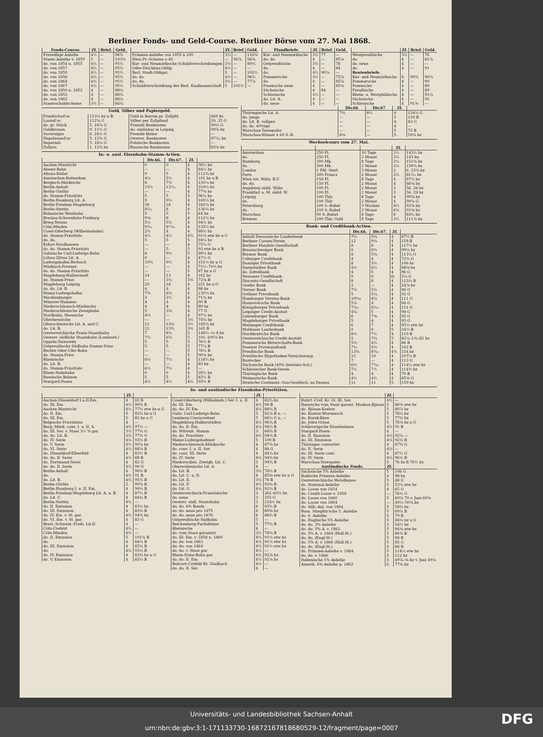Berliner Fonds- und Geld-Course. Berliner Börse vom 27. Mai 1868.
| Fonds-Course. | Zf. | Brief. | Geld. |
| --- | --- | --- | --- |
| Freiwillige Anleihe | 4½ | — | 96½ |
| Staats-Anleihe v. 1859 | 5 | — | 103⅝ |
| do. von 1854 u. 1855 | 4½ | — | 95½ |
| do. von 1857 | 4½ | — | 95½ |
| do. von 1859 | 4½ | — | 95½ |
| do. von 1856 | 4½ | — | 95½ |
| do. von 1864 | 4½ | — | 95½ |
| do. von 1867 | 4½ | — | 95½ |
| do. von 1850 u. 1852 | 4 | — | 88¼ |
| do. von 1853 | 4 | — | 88¼ |
| do. von 1862 | 4 | — | 88¼ |
| Staatsschuldscheine | 3½ | — | 84¼ |
| | Zf. | Brief. | Geld. |
| --- | --- | --- | --- |
| Prämien-Anleihe von 1855 à 100 | 3½ | — | 116⅜ |
| Hess.Pr.-Scheine a 40 | — | 56⅞ | 56⅜ |
| Kur- und Neumärkische Schuldverschreibungen | 3½ | — | 80¾ |
| Oder-Deichbau-Oblig. | 4½ | — | — |
| Berl. Stadt-Obligat. | 5 | — | 102½ |
| do. do. | 4½ | — | 96½ |
| do. do. | 3½ | — | 77⅞ |
| Schuldverschreibung der Berl. Kaufmannschaft | 5 | 101½ | — |
| Pfandbriefe. | Zf. | Brief. | Geld. |
| --- | --- | --- | --- |
| Kur- und Neumärkische | 3½ | 77 | — |
| do. do. | 4 | — | 85⅞ |
| Ostpreußische | 3½ | — | 78 |
| do. | 4 | — | 84 |
| do. | 4½ | 90⅞ | — |
| Pommersche | 3½ | — | 75⅞ |
| do. | 4 | — | 85⅞ |
| Posensche neue | 4 | — | 85⅝ |
| Sächsische | 4 | 84 | — |
| Schlesische | 3½ | — | — |
| do. Lit. A. | 4 | — | — |
| do. neue | 4 | — | — |
| | Zf. | Brief. | Geld. |
| --- | --- | --- | --- |
| Westpreußische | 3½ | — | 76 |
| do. | 4 | — | 81⅞ |
| do. neue | 4 | — | — |
| do. | 4 | — | 91 |
| Rentenbriefe. | | | |
| Kur- und Neumärkische | 4 | 90¾ | 90¼ |
| Pommersche | 4 | — | 90 |
| Posensche | 4 | — | 89 |
| Preußische | 4 | — | 89 |
| Rhein- u. Westphälische | 4 | — | 91¼ |
| Sächsische | 4 | — | 92 |
| Schlesische | 4 | 91⅜ | — |
Gold, Silber und Papiergeld.
| Friedrichsd'or | 113¾ bz u B | Gold in Barren pr. Zollpfd. | 469 bz |
| Louisd'or | 112⅝ G | Silber per Zollpfund | 29. 25 G |
| do. pr. Stück | 5. 18⅞ G | Fremde Banknoten | 99¾ G |
| Goldkronen | 9. 11½ G | do. einlösbar in Leipzig | 99⅞ bz |
| Sovereigns | 6. 24½ G | Fremde kleine | — |
| Napoleonsd'or | 5. 12¾ G | Oesterr. Banknoten | 87⁷⁄₁₀ bz |
| Imperials | 5. 18¼ G | Polnische Banknoten | — |
| Dollars | 1. 12⅝ bz | Russische Banknoten | 83⅝ bz |
In- u. ausl. Eisenbahn-Stamm-Actien.
| | Div.66. | Div.67. | Zf. | |
| --- | --- | --- | --- | --- |
| Aachen-Mastricht | 0 | 0 | 4 | 38½ bz |
| Alsenz-Bahn | — | — | 4 | 84½ bz |
| Altona-Kieler | 9 | 5 | 4 | 112¾ bz |
| Amsterdam-Rotterdam | 4¾ | 5½ | 4 | 101 bz u B |
| Bergisch-Märkische | 8 | 7½ | 4 | 130¼ bz |
| Berlin-Anhalt | 13½ | 13⁷⁄₁₂ | 4 | 210½ bz |
| Berlin-Görlitz | — | — | 4 | 77⅜ bz |
| do. Stamm-Prioritäts | 5 | 5 | 5 | 96¼ bz |
| Berlin-Hamburg Lit. A. | 9 | 9½ | 4 | 165½ bz |
| Berlin-Potsdam-Magdeburg | 16 | 16 | 4 | 182¼ bz |
| Berlin-Stettin | 8⁷⁄₁₂ | 8 | 4 | 136¼ bz |
| Böhmische Westbahn | 5 | 5 | 5 | 64 bz |
| Breslau-Schweidnitz-Freiburg | 9⅛ | 8 | 4 | 112½ bz |
| Brieg-Neisse | 5½ | 5½ | 4 | 94½ bz |
| Cöln-Minden | 9⁷⁄₁₂ | 8¹¹⁄₁₀ | 4 | 132½ bz |
| Cosel-Oderberg (Wilhelmsbahn) | 2½ | 4 | 4 | 88½ bz |
| do. Stamm-Prioritäts | 4½ | 4½ | 4½ | 91¾ etw bz u G |
| do. do. | 5 | 5 | 5 | 94¼ bz |
| Erfurt-Nordhausen | — | — | 4 | 75¼ G |
| do. do. Stamm-Prioritäts | — | 5 | 5 | 93 etw bz u B |
| Galizische Carl-Ludwigs-Bahn | 6 | 9½ | 5 | 89¼ bz |
| Löbau-Zittau Lit. A. | 0 | — | 4 | 47½ G |
| Ludwigshafen-Berbach | 10⅔ | 9½ | 4 | 151½ bz u G |
| Märkisch-Posener | — | — | 4 | 71½–70½ bz |
| do. do. Stamm-Prioritäts | — | — | 5 | 87 bz u G |
| Magdeburg-Halberstadt | 14 | 13 | 4 | 162 bz |
| do. Stamm-Prior. | — | 3½ | 3½ | 72⅝ B |
| Magdeburg-Leipzig | 20 | 18 | 4 | 221 bz u G |
| do. do. Lit. B. | 4 | 4 | 4 | 88 bz |
| Mainz-Ludwigshafen | 7¾ | 8½ | 4 | 130¼ bz |
| Mecklenburger | 3 | 2½ | 4 | 71¾ bz |
| Münster-Hammer | 4 | 4 | 4 | 90 B |
| Niederschlesisch-Märkische | 4 | 4 | 4 | 89 bz |
| Niederschlesische Zweigbahn | 5 | 3¾ | 4 | 77 G |
| Nordbahn, Hessische | 4⅔ | — | 4 | 97¼ bz |
| Oberhessische | — | — | 3½ | 74⅝ bz |
| Oberschlesische Lit. A. und C. | 12 | 13¾ | 3½ | 185¾ bz |
| do. Lit. B. | 12 | 13¾ | 3½ | 165 B |
| Oesterreichische Franz-Staatsbahn | 7 | 8½ | 5 | 148½–¼–8 bz |
| Oesterr. südliche Staatsbahn (Lombard.) | 7⅓ | 6⅔ | 5 | 101–100⅞ bz |
| Oppeln-Tarnowitz | 5 | 5 | 5 | 76½ B |
| Ostpreußische Südbahn Stamm-Prior. | 5 | 5 | 5 | 77¼ B |
| Rechte Oder-Ufer-Bahn | — | — | 5 | 76¼ B |
| do. Stamm-Prior. | — | — | 5 | 90⅝ bz |
| Rheinische | 6½ | 7½ | 4 | 118¼ bz |
| do. Lit. B. | — | — | 4 | 83 bz |
| do. Stamm-Prioritäts | 6½ | 7½ | 4 | — |
| Rhein-Nahebahn | 0 | 0 | 4 | 28½ bz |
| Russische Bahnen | 5 | 5 | 5 | 82½ B |
| Stargard-Posen | 4½ | 4½ | 4½ | 93½ B |
| | Div.66 | Div.67 | Zf. | |
| --- | --- | --- | --- | --- |
| Thüringische Lit. A. | 7⅔ | 8½ | 4 | 134½ G |
| do. junge | — | — | 5 | 120 B |
| do. Lit. B. vollgez. | — | — | 4 | 83 G |
| do. do. 40%ige | — | — | 4 | — |
| Warschau-Terespoler | — | — | 5 | 75 B |
| Warschau-Wiener à 60 S.-R. | 8⅛ | — | 5 | 59¾ bz |
Wechselcours vom 27. Mai.
| | | | Zf. | |
| --- | --- | --- | --- | --- |
| Amsterdam | 250 Fl. | 10 Tage | 2½ | 143½ bz |
| do. | 250 Fl. | 2 Monat | 2½ | 143 bz |
| Hamburg | 300 Mk. | 8 Tage | 2½ | 151⅝ bz |
| do. | 300 Mk. | 2 Monat | 2½ | 150¾ bz |
| London | 1 Pfd. Sterl. | 3 Monat | 2 | 6. 23¾ bz |
| Paris | 300 Francs | 2 Monat | 2½ | 81⁵⁄₁₂ bz |
| Wien öst. Währ. B.V. | 150 Fl. | 8 Tage | 4 | 87¼ bz |
| do. do. | 150 Fl. | 2 Monat | 4 | 86⅝ bz |
| Augsburg südd. Währ. | 100 Fl. | 2 Monat | 3 | 56. 26 bz |
| Frankfurt a. M. südd. W. | 100 Fl. | 2 Monat | 3 | 56. 28 bz |
| Leipzig | 100 Thlr. | 8 Tage | 4 | 99⅝ bz |
| do. | 100 Thlr. | 2 Monat | 4 | 99⅞ G |
| Petersburg | 100 S.-Rubel | 3 Wochen | 6½ | 92⅜ bz |
| do. | 100 S.-Rubel | 3 Monat | 6½ | 91⅝ bz |
| Warschau | 90 S.-Rubel | 8 Tage | 6 | 83½ bz |
| Bremen | 100 Thlr. Gold | 8 Tage | 3½ | 111⅞ bz |
Bank- und Creditbank-Actien.
| | Div.66. | Div.67. | Zf. | |
| --- | --- | --- | --- | --- |
| Anhalt-Dessauische Landesbank | 7½ | 5¼ | 4 | 87½ B |
| Berliner Cassen-Verein | 12 | 9⅛ | 4 | 159 B |
| Berliner Handels-Gesellschaft | 8 | 8 | 4 | 117½ bz |
| Braunschweiger Bank | 0 | 6⅔ | 4 | 99¼ bz |
| Bremer Bank | 8 | 5¾ | 4 | 113¼ G |
| Coburger Creditbank | 4 | 4 | 4 | 72¾ G |
| Danziger Privatbank | 8 | 5½ | 4 | 106 bz |
| Darmstädter Bank | 4½ | 6½ | 4 | 88⅛ bz |
| do. Zettelbank | 4 | 5 | 4 | 96 G |
| Dessauer Creditbank | 0 | 0 | fr. | 2⅛ G |
| Disconto-Gesellschaft | 8 | 8 | 4 | 113¾ B |
| Genfer Bank | 2 | — | 4 | 24⅞ bz |
| Geraer Bank | 7⅔ | 5½ | 4 | 96 G |
| Gothaer Privatbank | 5 | 5¼ | 4 | 92 G |
| Hamburger Vereins-Bank | 10⁸⁄₁₆ | 8¼ | 4 | 111 G |
| Hannoversche Bank | 5⅛ | 4 | 4 | 84 G |
| Königsberger Privatbank | 7⁷⁄₁₀ | 6¹⁄₁₀ | 4 | 111 G |
| Leipziger Credit-Anstalt | 4¾ | 5 | 4 | 98 G |
| Luxemburger Bank | 6 | 7⅛ | 4 | 95 G |
| Magdeburger Privatbank | 5 | 4 | 4 | 95 G |
| Meininger Creditbank | 6 | 7 | 4 | 95½ etw bz |
| Moldauer Landesbank | 0 | 0 | 5 | 24½ B |
| Norddeutsche Bank | 8½ | 7½ | 4 | 119 B |
| Oesterreichische Credit-Anstalt | 5 | 7¼ | 5 | 82¼–1¾–82 bz |
| Pommersche Ritterschafts-Bank | 5⅔ | 4½ | 4 | 86 B |
| Posener Provinzialbank | 7⅓ | 5⅔ | 4 | 102 B |
| Preußische Bank | 13⅛ | 8¹⁄₁₀ | 4½ | 154 bz |
| Preußische Hypotheken-Versicherung | 12 | 10 | 4 | 107¼ B |
| Rostocker | 7 | — | 4 | 113 G |
| Sächsische Bank (40% Interims-Sch.) | 6⅔ | 7⁷⁄₅₀ | 4 | 114¼ etw bz |
| Schlesischer Bank-Verein | 7½ | 7½ | 4 | 114½ bz |
| Thüringische Bank | 4 | 4 | 4 | 70 B |
| Weimarische Bank | 4½ | 4½ | 4 | 85⅜ G |
| Deutsche Continent.-Gas-Gesellsch. zu Dessau | 11 | 11 | 5 | 159 bz |
In- und ausländische Eisenbahn-Prioritäten.
| | Zf. | |
| --- | --- | --- |
| Aachen-Düsseldorf I.u.II.Em. | 4 | 83 B |
| do. III. Em. | 4½ | 90¾ B |
| Aachen-Mastricht | 4½ | 77½ etw bz u G |
| do. II. Em. | 5 | 82¾ bz u G |
| do. III. Em. | 5 | 82 bz u G |
| Belgische Prioritäten | 4 | — |
| Berg.-Märk. conv. I. u. II. S. | 4½ | 97½ — |
| do. III. Ser. v. Staat 3½ % gar. | 3½ | 77¾ G |
| do. do. Lit. B. | 3½ | 77¾ G |
| do. IV. Serie | 4½ | 93½ B |
| do. V. Serie | 4½ | 90⅞ bz |
| do. VI. Serie | 4½ | 88⅞ B |
| do. Düsseldorf-Elberfeld | 4 | 83½ B |
| do. do. II. Serie | 4½ | 88 B |
| do. Dortmund-Soest | 4 | 82 G |
| do. do. II. Serie | 4½ | 90 G |
| Berlin-Anhalt | 4 | 90¾ B |
| do. | 4½ | 91 B |
| do. Lit. B. | 4½ | 95½ B |
| Berlin-Görlitz | 5 | 99⅞ B |
| Berlin-Hamburg I. u. II. Em. | 4 | 90¾ B |
| Berlin-Potsdam-Magdeburg Lit. A. u. B. | 4 | 87½ B |
| do. Lit. C. | 4 | 84¾ B |
| Berlin-Stettin | 4½ | — |
| do. II. Emission | 4 | 83½ bz |
| do. III. Emission | 4 | 83¾ B |
| do. IV. Em. v. St. gar. | 4½ | 94¾ bz |
| do. VI. Em. v. St. gar. | 4 | 83 G |
| Bresl.-Schweid.-Freib. Lit.D. | 4 | — |
| Cöln-Crefeld | 4½ | — |
| Cöln-Minden | 4½ | — |
| do. II. Emission | 5 | 101⅝ B |
| do. | 4 | 84½ B |
| do. III. Emission | 4 | 83½ B |
| do. | 4½ | 93¼ B |
| do. IV. Emission | 4 | 83¾ bz u G |
| do. V. Emission | 4 | 83¼ B |
| | Zf. | |
| --- | --- | --- |
| Cosel-Oderberg (Wilhelmsb.) Ser. I. u. II. | 4 | 82¾ bz |
| do. III. Em. | 4½ | 90 B |
| do. do. IV. Em. | 4½ | 88¼ B |
| Galiz. Carl-Ludwigs-Bahn | 5 | 82⅞ B n. — |
| Lemberg-Czernowitzer | 5 | 66¼ G n. — |
| Magdeburg-Halberstädter | 4½ | 96¾ B |
| do. do. II. Em. | 4½ | 94½ B |
| do. Wittenb. Stamm | 3 | 68¾ B |
| do. do. Prioritäts | 4½ | 94¾ B |
| Mainz-Ludwigshafener | 5 | 100 B |
| Niederschlesisch-Märkische | 4 | 87⅞ bz |
| do. conv. I. u. II. Ser. | 4 | 88 G |
| do. conv. III. Serie | 4 | 84¼ bz |
| do. IV. Serie | 4½ | 94¾ bz |
| Niederschles. Zweigb. Lit. C. | 5 | 99¾ B |
| Oberschlesische Lit. A. | 4 | — |
| do. Lit. B. | 3½ | 78½ B |
| do. Lit. C. u. D. | 4 | 85⅜ etw bz u G |
| do. Lit. E. | 3½ | 78 B |
| do. Lit. F. | 4½ | 93⅛ B |
| do. Lit. G. | 4½ | 92¼ B |
| Oesterreichisch-Französische | 3 | 261–60½ bz |
| do. neue | 3 | 255 G |
| Oesterr. südl. Staatsbahn | 3 | 214½ bz |
| do. do. 6% Bonds | 6 | 93½ B |
| do. do. neue pro 1875 | 6 | 89⅜ bz |
| do. do. neue pro 1876 | 6 | 88¾ B |
| Ostpreußische Südbahn | 5 | — |
| Reichenberg-Pardubitzer | 5 | 77¼ B |
| Rheinische | 4 | — |
| do. vom Staat garantirt | 3½ | 78¼ B |
| do. III. Em. v. 1858 u. 1860 | 4½ | 91½ etw bz |
| do. do. von 1862 | 4½ | 91½ etw bz |
| do. do. von 1864 | 4½ | 91½ etw bz |
| do. do. v. Staat gar. | 4½ | — |
| Rhein-Nahe-Bahn gar. | 4½ | 92⅞ bz |
| do. do. II. Em. | 4½ | 92⅞ bz |
| Ruhrort-Crefeld Kr. Gladbach | 4½ | — |
| do. do. II. Ser. | 4 | — |
| | Zf. | |
| --- | --- | --- |
| Ruhrt.-Cref. Kr. Gl. III. Ser. | 4½ | — |
| Russische vom Staat garant. Moskau-Rjäsan | 5 | 86⅝ etw bz |
| do. Rjäsan-Kozlow | 5 | 80⅞ bz |
| do. Kozlow-Woronesch | 5 | 78¼ bz |
| do. Kursk-Kiew | 5 | 77¾ bz |
| do. Jelez-Griasi | 5 | 76⅞ bz u G |
| Schleswigsche Eisenbahnen | 4½ | 91 B |
| Stargard-Posen | 4 | — |
| do. II. Emission | 4½ | 92¼ — |
| do. III. Emission | 4½ | 92¼ B |
| Thüringer convertirt | 4 | 87¾ G |
| do. II. Serie | 4½ | — |
| do. III. Serie conv. | 4 | 87½ G |
| do. IV. Serie | 4½ | 96¼ B |
| Warschau-Terespoler | 5 | 76 bz fl.76½ bz |
| Ausländische Fonds. | Zf. | |
| Sächsische 5% Anleihe | 5 | 106 G |
| Badische Prämien-Anleihe | 4 | 98 bz |
| Oesterreichische Metalliques | 5 | 48 G |
| do. National-Anleihe | 5 | 53⅞ etw bz |
| do. Loose von 1854 | 4 | 65 G |
| do. Credit-Loose v. 1858 | — | 76½ G |
| do. Loose von 1860 | 5 | 69⅞ 70 v. Juni 69⅝ |
| do. Loose von 1864 | — | 49½–50⅛ bz |
| do. Silb.-Anl. von 1864 | 5 | 58¾ bz |
| Russ. Stieglitz'sche 5. Anleihe | 5 | 69¼ B |
| do. 6. Anleihe | 5 | 79 B |
| do. Englische 5% Anleihe | 5 | 84¼ bz u G |
| do. do. 3% Anleihe | 3 | 54½ bz |
| do. do. 5% A. v. 1862 | 5 | 84⅜ etw bz |
| do. 5% A. v. 1864 (Holl.St.) | 5 | 86⅛ B |
| do. do. (Engl.St.) | 5 | 88 B |
| do. 5% A. v. 1866 (Holl.St.) | 5 | 85 G |
| do. do. (Engl.St.) | 5 | 88 B |
| do. Prämien-Anleihe v. 1864 | 5 | 114½ etw bz |
| do. do. v. 1866 | 5 | 112 bz |
| Italienische 5% Anleihe | 5 | 49⅞–⅜ bz v. Juni 49⅛ |
| Amerik. 6% Anleihe p. 1862 | 6 | 77⅛ bz |
Universitäts- und Landesbibliothek Sachsen-Anhalt
urn:nbn:de:gbv:3:1-171133730-16872167818680529-12/fragment/page=0007
DFG